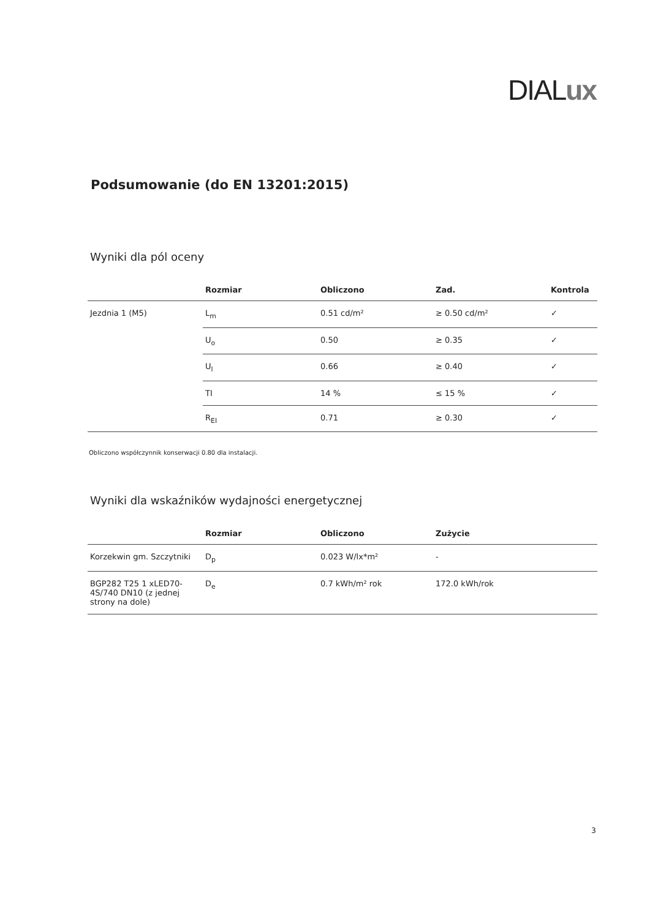DIALux
Podsumowanie (do EN 13201:2015)
Wyniki dla pól oceny
| | Rozmiar | Obliczono | Zad. | Kontrola |
| --- | --- | --- | --- | --- |
| Jezdnia 1 (M5) | L<sub>m</sub> | 0.51 cd/m² | ≥ 0.50 cd/m² | ✓ |
| | U<sub>o</sub> | 0.50 | ≥ 0.35 | ✓ |
| | U<sub>l</sub> | 0.66 | ≥ 0.40 | ✓ |
| | TI | 14 % | ≤ 15 % | ✓ |
| | R<sub>EI</sub> | 0.71 | ≥ 0.30 | ✓ |
Obliczono współczynnik konserwacji 0.80 dla instalacji.
Wyniki dla wskaźników wydajności energetycznej
| | Rozmiar | Obliczono | Zużycie |
| --- | --- | --- | --- |
| Korzekwin gm. Szczytniki | D<sub>p</sub> | 0.023 W/lx*m² | - |
| BGP282 T25 1 xLED70-4S/740 DN10 (z jednej strony na dole) | D<sub>e</sub> | 0.7 kWh/m² rok | 172.0 kWh/rok |
3